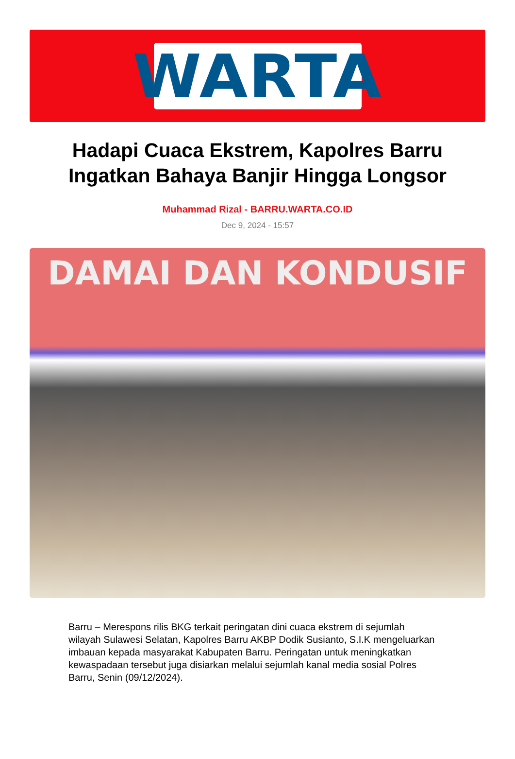WARTA
Hadapi Cuaca Ekstrem, Kapolres Barru Ingatkan Bahaya Banjir Hingga Longsor
Muhammad Rizal - BARRU.WARTA.CO.ID
Dec 9, 2024 - 15:57
DAMAI DAN KONDUSIF
Barru – Merespons rilis BKG terkait peringatan dini cuaca ekstrem di sejumlah wilayah Sulawesi Selatan, Kapolres Barru AKBP Dodik Susianto, S.I.K mengeluarkan imbauan kepada masyarakat Kabupaten Barru. Peringatan untuk meningkatkan kewaspadaan tersebut juga disiarkan melalui sejumlah kanal media sosial Polres Barru, Senin (09/12/2024).